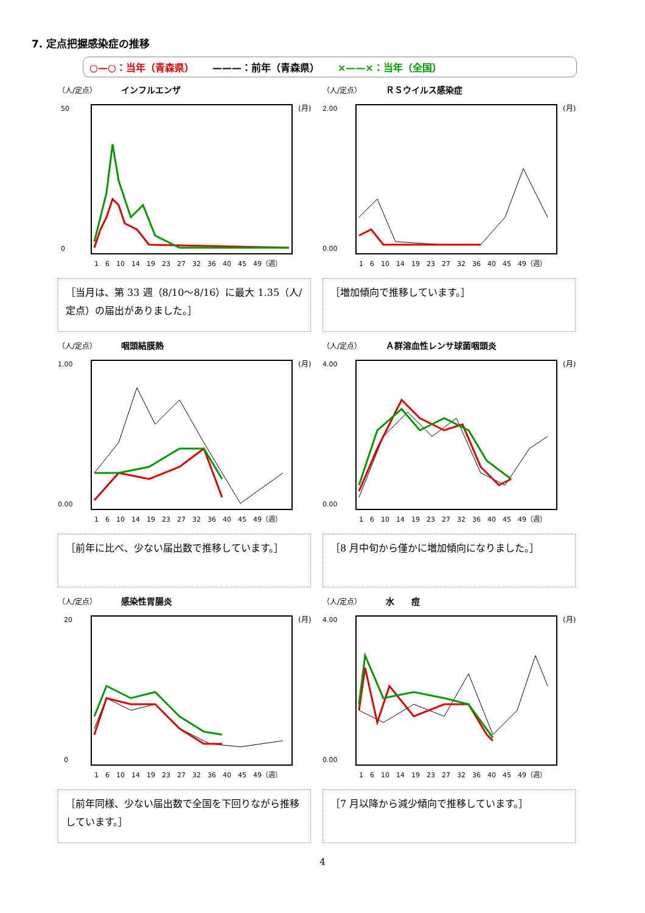7. 定点把握感染症の推移
○—○：当年（青森県） ———：前年（青森県） ×——×：当年（全国）
（人/定点） インフルエンザ
50
0
(月)
1　6　10　14　19　23　27　32　36　40　45　49（週）
［当月は、第 33 週（8/10～8/16）に最大 1.35（人/定点）の届出がありました。］
（人/定点） ＲＳウイルス感染症
2.00
0.00
(月)
1　6　10　14　19　23　27　32　36　40　45　49（週）
［増加傾向で推移しています。］
（人/定点） 咽頭結膜熱
1.00
0.00
(月)
1　6　10　14　19　23　27　32　36　40　45　49（週）
［前年に比べ、少ない届出数で推移しています。］
（人/定点） Ａ群溶血性レンサ球菌咽頭炎
4.00
0.00
(月)
1　6　10　14　19　23　27　32　36　40　45　49（週）
［8 月中旬から僅かに増加傾向になりました。］
（人/定点） 感染性胃腸炎
20
0
(月)
1　6　10　14　19　23　27　32　36　40　45　49（週）
［前年同様、少ない届出数で全国を下回りながら推移しています。］
（人/定点） 水　　痘
4.00
0.00
(月)
1　6　10　14　19　23　27　32　36　40　45　49（週）
［7 月以降から減少傾向で推移しています。］
4